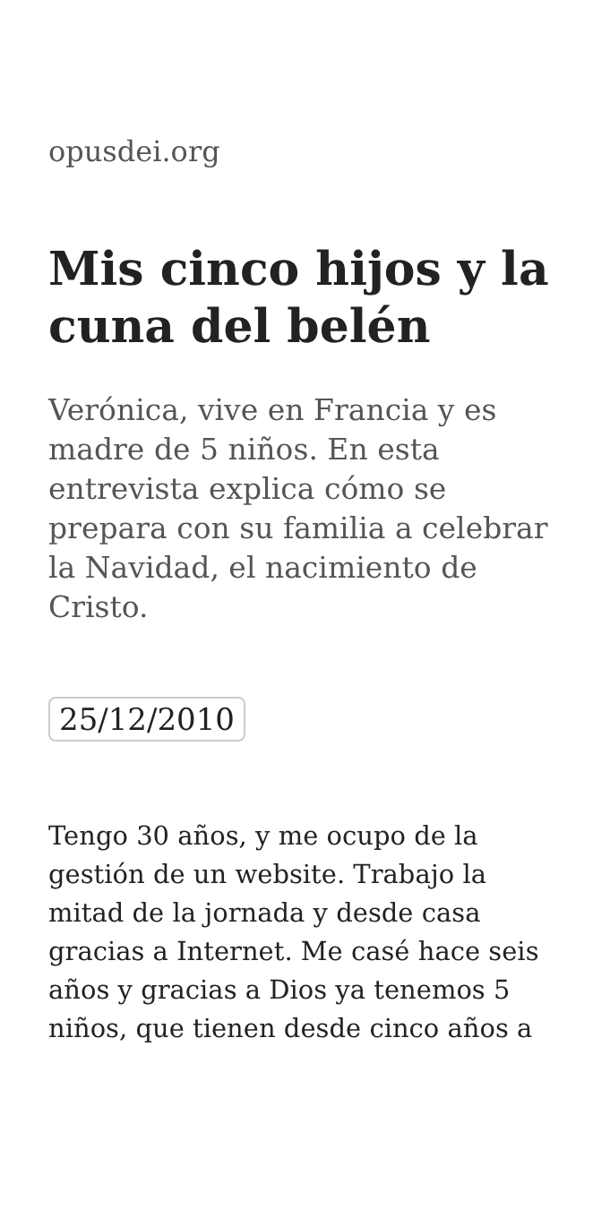opusdei.org
Mis cinco hijos y la cuna del belén
Verónica, vive en Francia y es madre de 5 niños. En esta entrevista explica cómo se prepara con su familia a celebrar la Navidad, el nacimiento de Cristo.
25/12/2010
Tengo 30 años, y me ocupo de la gestión de un website. Trabajo la mitad de la jornada y desde casa gracias a Internet. Me casé hace seis años y gracias a Dios ya tenemos 5 niños, que tienen desde cinco años a